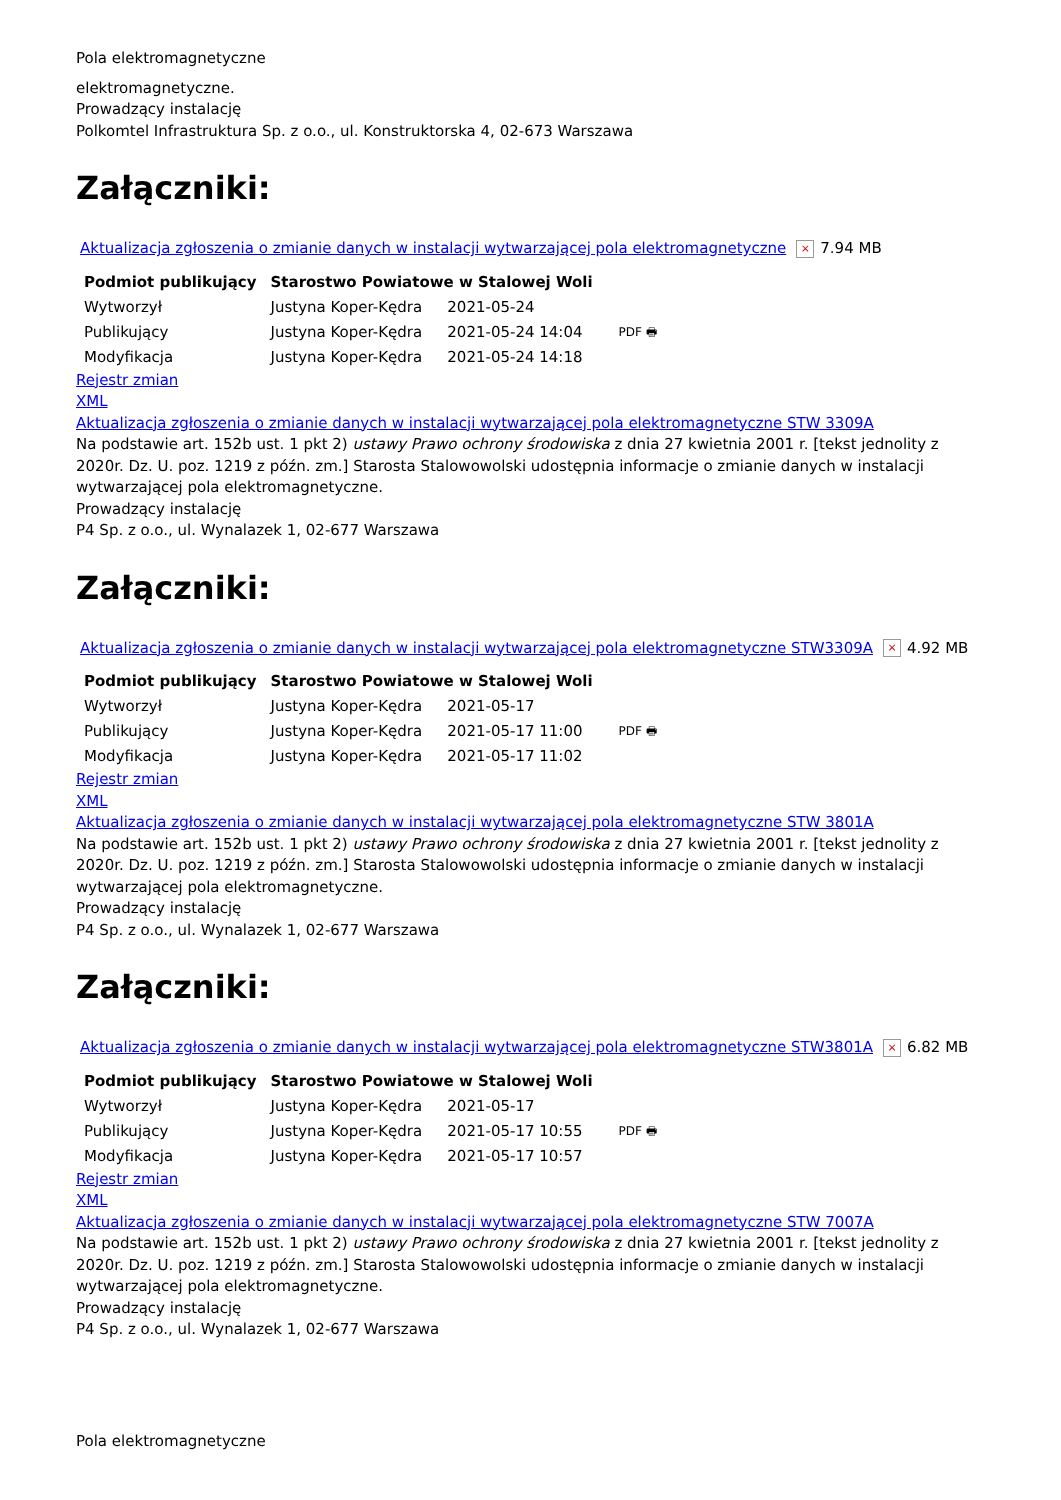Pola elektromagnetyczne
elektromagnetyczne.
Prowadzący instalację
Polkomtel Infrastruktura Sp. z o.o., ul. Konstruktorska 4, 02-673 Warszawa
Załączniki:
Aktualizacja zgłoszenia o zmianie danych w instalacji wytwarzającej pola elektromagnetyczne × 7.94 MB
| Podmiot publikujący | Starostwo Powiatowe w Stalowej Woli | | |
| Wytworzył | Justyna Koper-Kędra | 2021-05-24 | PDF 🖶 |
| Publikujący | Justyna Koper-Kędra | 2021-05-24 14:04 | |
| Modyfikacja | Justyna Koper-Kędra | 2021-05-24 14:18 | |
Rejestr zmian
XML
Aktualizacja zgłoszenia o zmianie danych w instalacji wytwarzającej pola elektromagnetyczne STW 3309A
Na podstawie art. 152b ust. 1 pkt 2) ustawy Prawo ochrony środowiska z dnia 27 kwietnia 2001 r. [tekst jednolity z 2020r. Dz. U. poz. 1219 z późn. zm.] Starosta Stalowowolski udostępnia informacje o zmianie danych w instalacji wytwarzającej pola elektromagnetyczne.
Prowadzący instalację
P4 Sp. z o.o., ul. Wynalazek 1, 02-677 Warszawa
Załączniki:
Aktualizacja zgłoszenia o zmianie danych w instalacji wytwarzającej pola elektromagnetyczne STW3309A × 4.92 MB
| Podmiot publikujący | Starostwo Powiatowe w Stalowej Woli | | |
| Wytworzył | Justyna Koper-Kędra | 2021-05-17 | PDF 🖶 |
| Publikujący | Justyna Koper-Kędra | 2021-05-17 11:00 | |
| Modyfikacja | Justyna Koper-Kędra | 2021-05-17 11:02 | |
Rejestr zmian
XML
Aktualizacja zgłoszenia o zmianie danych w instalacji wytwarzającej pola elektromagnetyczne STW 3801A
Na podstawie art. 152b ust. 1 pkt 2) ustawy Prawo ochrony środowiska z dnia 27 kwietnia 2001 r. [tekst jednolity z 2020r. Dz. U. poz. 1219 z późn. zm.] Starosta Stalowowolski udostępnia informacje o zmianie danych w instalacji wytwarzającej pola elektromagnetyczne.
Prowadzący instalację
P4 Sp. z o.o., ul. Wynalazek 1, 02-677 Warszawa
Załączniki:
Aktualizacja zgłoszenia o zmianie danych w instalacji wytwarzającej pola elektromagnetyczne STW3801A × 6.82 MB
| Podmiot publikujący | Starostwo Powiatowe w Stalowej Woli | | |
| Wytworzył | Justyna Koper-Kędra | 2021-05-17 | PDF 🖶 |
| Publikujący | Justyna Koper-Kędra | 2021-05-17 10:55 | |
| Modyfikacja | Justyna Koper-Kędra | 2021-05-17 10:57 | |
Rejestr zmian
XML
Aktualizacja zgłoszenia o zmianie danych w instalacji wytwarzającej pola elektromagnetyczne STW 7007A
Na podstawie art. 152b ust. 1 pkt 2) ustawy Prawo ochrony środowiska z dnia 27 kwietnia 2001 r. [tekst jednolity z 2020r. Dz. U. poz. 1219 z późn. zm.] Starosta Stalowowolski udostępnia informacje o zmianie danych w instalacji wytwarzającej pola elektromagnetyczne.
Prowadzący instalację
P4 Sp. z o.o., ul. Wynalazek 1, 02-677 Warszawa
Pola elektromagnetyczne